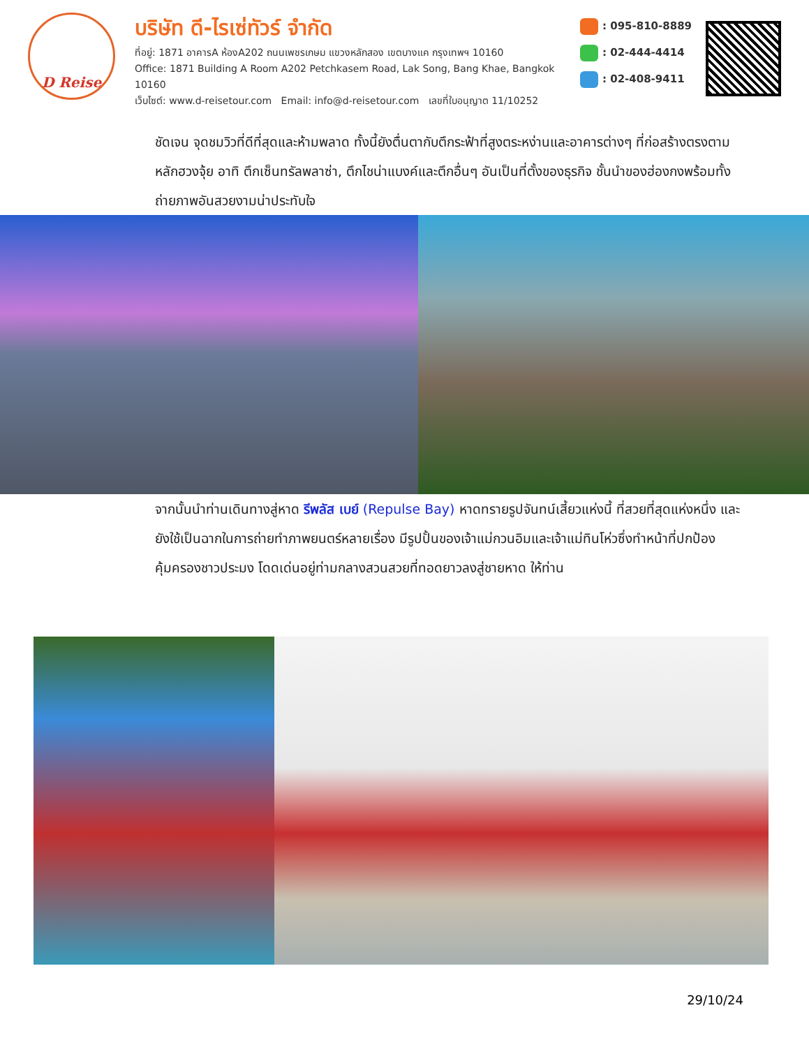D Reise
บริษัท ดี-ไรเซ่ทัวร์ จำกัด
ที่อยู่: 1871 อาคารA ห้องA202 ถนนเพชรเกษม แขวงหลักสอง เขตบางแค กรุงเทพฯ 10160
Office: 1871 Building A Room A202 Petchkasem Road, Lak Song, Bang Khae, Bangkok 10160
เว็บไซต์: www.d-reisetour.com Email: info@d-reisetour.com เลขที่ใบอนุญาต 11/10252
: 095-810-8889
: 02-444-4414
: 02-408-9411
ชัดเจน จุดชมวิวที่ดีที่สุดและห้ามพลาด ทั้งนี้ยังตื่นตากับตึกระฟ้าที่สูงตระหง่านและอาคารต่างๆ ที่ก่อสร้างตรงตามหลักฮวงจุ้ย อาทิ ตึกเซ็นทรัลพลาซ่า, ตึกไชน่าแบงค์และตึกอื่นๆ อันเป็นที่ตั้งของธุรกิจ ชั้นนำของฮ่องกงพร้อมทั้งถ่ายภาพอันสวยงามน่าประทับใจ
จากนั้นนำท่านเดินทางสู่หาด รีพลัส เบย์ (Repulse Bay) หาดทรายรูปจันทน์เสี้ยวแห่งนี้ ที่สวยที่สุดแห่งหนึ่ง และยังใช้เป็นฉากในการถ่ายทำภาพยนตร์หลายเรื่อง มีรูปปั้นของเจ้าแม่กวนอิมและเจ้าแม่ทินโห่วซึ่งทำหน้าที่ปกป้องคุ้มครองชาวประมง โดดเด่นอยู่ท่ามกลางสวนสวยที่ทอดยาวลงสู่ชายหาด ให้ท่าน
29/10/24